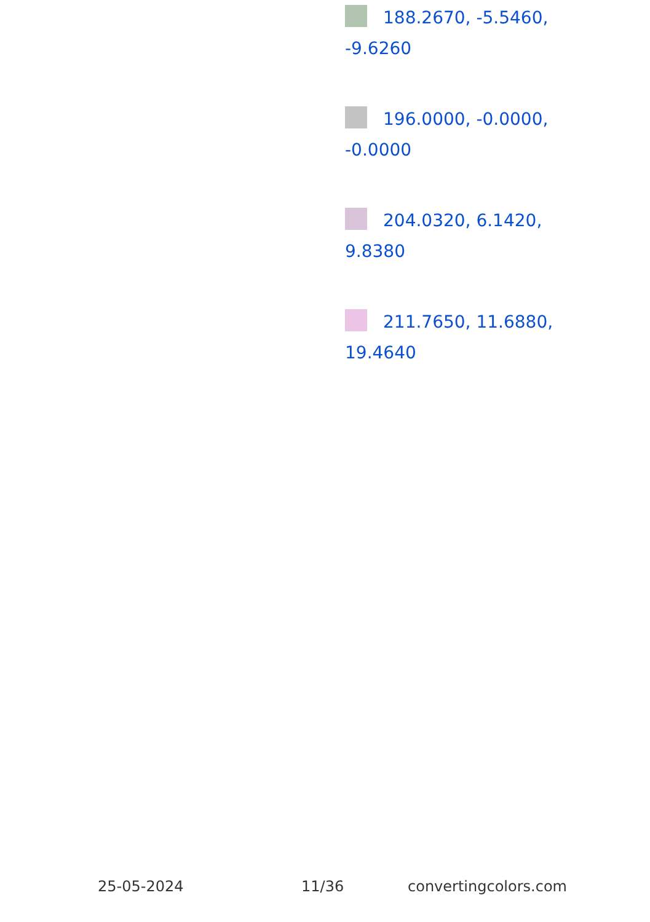188.2670, -5.5460, -9.6260
196.0000, -0.0000, -0.0000
204.0320, 6.1420, 9.8380
211.7650, 11.6880, 19.4640
25-05-2024 11/36 convertingcolors.com